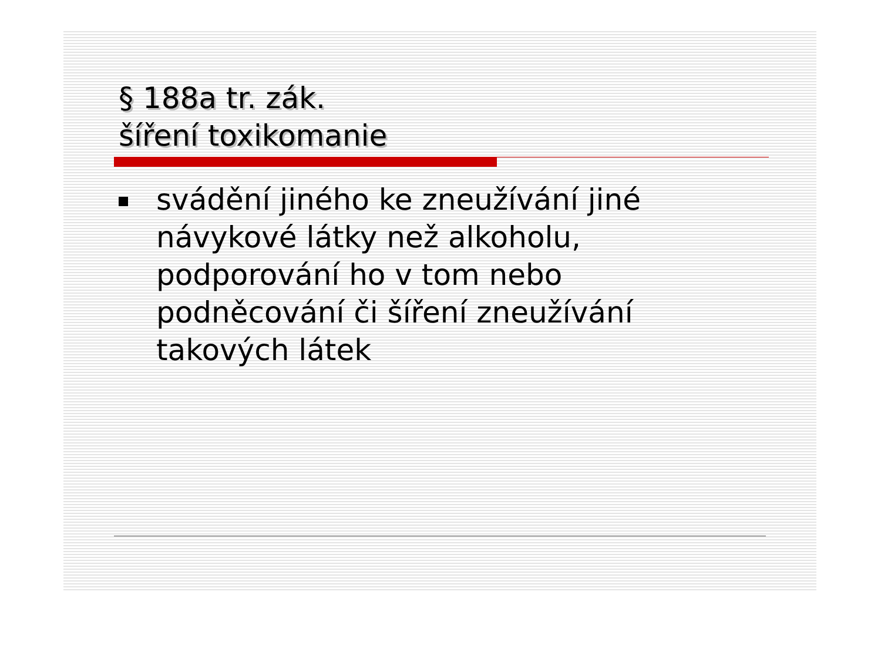§ 188a tr. zák.
šíření toxikomanie
svádění jiného ke zneužívání jiné návykové látky než alkoholu, podporování ho v tom nebo podněcování či šíření zneužívání takových látek